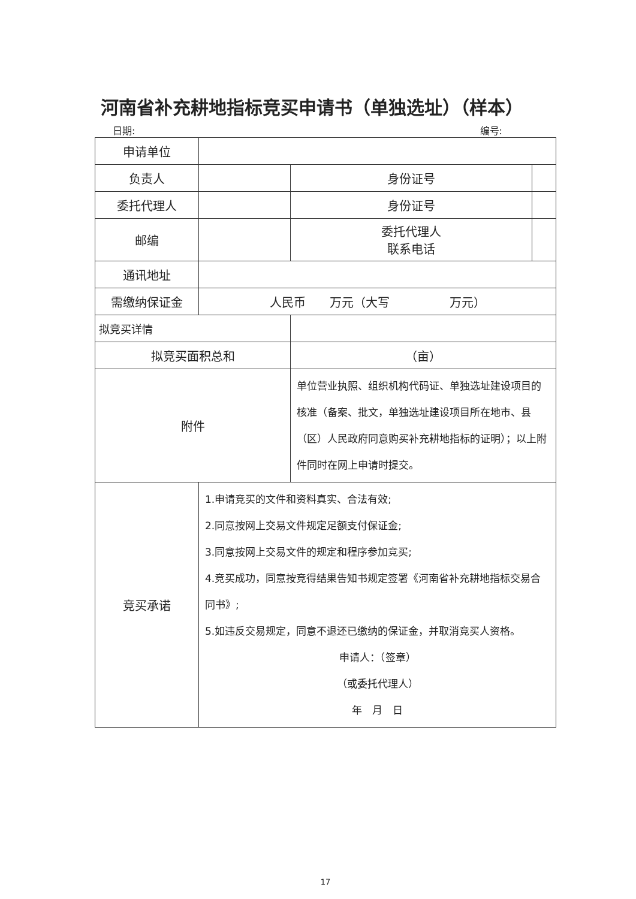河南省补充耕地指标竞买申请书（单独选址）（样本）
日期: 编号:
| 申请单位 | | | |
| 负责人 | | 身份证号 | |
| 委托代理人 | | 身份证号 | |
| 邮编 | | 委托代理人 联系电话 | |
| 通讯地址 | | | |
| 需缴纳保证金 | 人民币 万元（大写 万元） | | |
| 拟竞买详情 | | | |
| 拟竞买面积总和 | | （亩） | |
| 附件 | | 单位营业执照、组织机构代码证、单独选址建设项目的核准（备案、批文，单独选址建设项目所在地市、县（区）人民政府同意购买补充耕地指标的证明）；以上附件同时在网上申请时提交。 | |
| 竞买承诺 | 1.申请竞买的文件和资料真实、合法有效; 2.同意按网上交易文件规定足额支付保证金; 3.同意按网上交易文件的规定和程序参加竞买; 4.竞买成功，同意按竞得结果告知书规定签署《河南省补充耕地指标交易合同书》; 5.如违反交易规定，同意不退还已缴纳的保证金，并取消竞买人资格。 申请人：（签章） （或委托代理人） 年 月 日 | | |
17